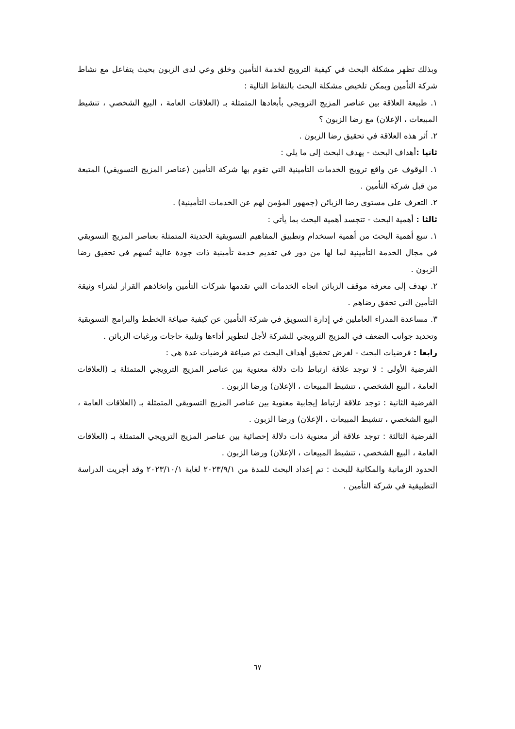وبذلك تظهر مشكلة البحث في كيفية الترويج لخدمة التأمين وخلق وعي لدى الزبون بحيث يتفاعل مع نشاط شركة التأمين ويمكن تلخيص مشكلة البحث بالنقاط التالية :
١. طبيعة العلاقة بين عناصر المزيج الترويجي بأبعادها المتمثلة بـ (العلاقات العامة ، البيع الشخصي ، تنشيط المبيعات ، الإعلان) مع رضا الزبون ؟
٢. أثر هذه العلاقة في تحقيق رضا الزبون .
ثانيا : أهداف البحث - يهدف البحث إلى ما يلي :
١. الوقوف عن واقع ترويج الخدمات التأمينية التي تقوم بها شركة التأمين (عناصر المزيج التسويقي) المتبعة من قبل شركة التأمين .
٢. التعرف على مستوى رضا الزبائن (جمهور المؤمن لهم عن الخدمات التأمينية) .
ثالثا : أهمية البحث - تتجسد أهمية البحث بما يأتي :
١. تنبع أهمية البحث من أهمية استخدام وتطبيق المفاهيم التسويقية الحديثة المتمثلة بعناصر المزيج التسويقي في مجال الخدمة التأمينية لما لها من دور في تقديم خدمة تأمينية ذات جودة عالية تُسهم في تحقيق رضا الزبون .
٢. تهدف إلى معرفة موقف الزبائن اتجاه الخدمات التي تقدمها شركات التأمين واتخاذهم القرار لشراء وثيقة التأمين التي تحقق رضاهم .
٣. مساعدة المدراء العاملين في إدارة التسويق في شركة التأمين عن كيفية صياغة الخطط والبرامج التسويقية وتحديد جوانب الضعف في المزيج الترويجي للشركة لأجل لتطوير أداءها وتلبية حاجات ورغبات الزبائن .
رابعا : فرضيات البحث - لغرض تحقيق أهداف البحث تم صياغة فرضيات عدة هي :
الفرضية الأولى : لا توجد علاقة ارتباط ذات دلالة معنوية بين عناصر المزيج الترويجي المتمثلة بـ (العلاقات العامة ، البيع الشخصي ، تنشيط المبيعات ، الإعلان) ورضا الزبون .
الفرضية الثانية : توجد علاقة ارتباط إيجابية معنوية بين عناصر المزيج التسويقي المتمثلة بـ (العلاقات العامة ، البيع الشخصي ، تنشيط المبيعات ، الإعلان) ورضا الزبون .
الفرضية الثالثة : توجد علاقة أثر معنوية ذات دلالة إحصائية بين عناصر المزيج الترويجي المتمثلة بـ (العلاقات العامة ، البيع الشخصي ، تنشيط المبيعات ، الإعلان) ورضا الزبون .
الحدود الزمانية والمكانية للبحث : تم إعداد البحث للمدة من ٢٠٢٣/٩/١ لغاية ٢٠٢٣/١٠/١ وقد أجريت الدراسة التطبيقية في شركة التأمين .
٦٧